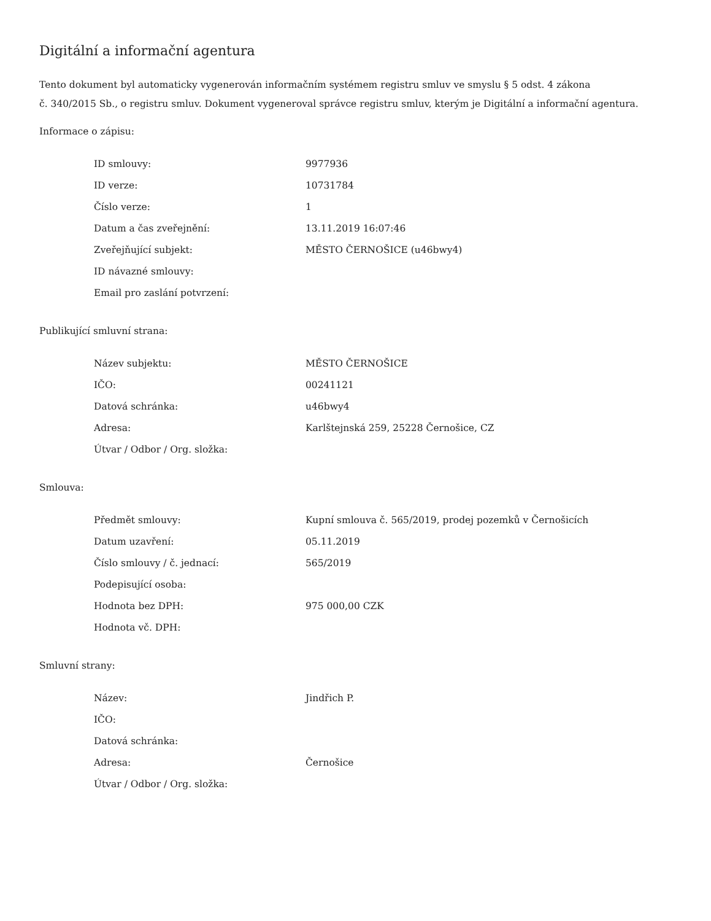Digitální a informační agentura
Tento dokument byl automaticky vygenerován informačním systémem registru smluv ve smyslu § 5 odst. 4 zákona
č. 340/2015 Sb., o registru smluv. Dokument vygeneroval správce registru smluv, kterým je Digitální a informační agentura.
Informace o zápisu:
| ID smlouvy: | 9977936 |
| ID verze: | 10731784 |
| Číslo verze: | 1 |
| Datum a čas zveřejnění: | 13.11.2019 16:07:46 |
| Zveřejňující subjekt: | MĚSTO ČERNOŠICE (u46bwy4) |
| ID návazné smlouvy: | |
| Email pro zaslání potvrzení: | |
Publikující smluvní strana:
| Název subjektu: | MĚSTO ČERNOŠICE |
| IČO: | 00241121 |
| Datová schránka: | u46bwy4 |
| Adresa: | Karlštejnská 259, 25228 Černošice, CZ |
| Útvar / Odbor / Org. složka: | |
Smlouva:
| Předmět smlouvy: | Kupní smlouva č. 565/2019, prodej pozemků v Černošicích |
| Datum uzavření: | 05.11.2019 |
| Číslo smlouvy / č. jednací: | 565/2019 |
| Podepisující osoba: | |
| Hodnota bez DPH: | 975 000,00 CZK |
| Hodnota vč. DPH: | |
Smluvní strany:
| Název: | Jindřich P. |
| IČO: | |
| Datová schránka: | |
| Adresa: | Černošice |
| Útvar / Odbor / Org. složka: | |